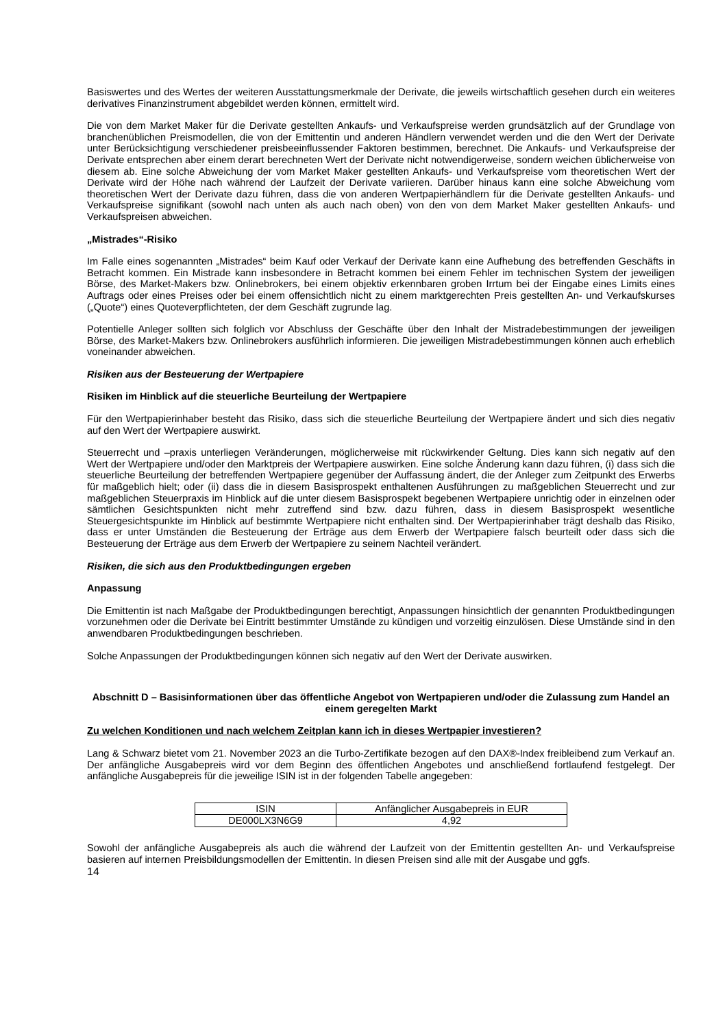Basiswertes und des Wertes der weiteren Ausstattungsmerkmale der Derivate, die jeweils wirtschaftlich gesehen durch ein weiteres derivatives Finanzinstrument abgebildet werden können, ermittelt wird.
Die von dem Market Maker für die Derivate gestellten Ankaufs- und Verkaufspreise werden grundsätzlich auf der Grundlage von branchenüblichen Preismodellen, die von der Emittentin und anderen Händlern verwendet werden und die den Wert der Derivate unter Berücksichtigung verschiedener preisbeeinflussender Faktoren bestimmen, berechnet. Die Ankaufs- und Verkaufspreise der Derivate entsprechen aber einem derart berechneten Wert der Derivate nicht notwendigerweise, sondern weichen üblicherweise von diesem ab. Eine solche Abweichung der vom Market Maker gestellten Ankaufs- und Verkaufspreise vom theoretischen Wert der Derivate wird der Höhe nach während der Laufzeit der Derivate variieren. Darüber hinaus kann eine solche Abweichung vom theoretischen Wert der Derivate dazu führen, dass die von anderen Wertpapierhändlern für die Derivate gestellten Ankaufs- und Verkaufspreise signifikant (sowohl nach unten als auch nach oben) von den von dem Market Maker gestellten Ankaufs- und Verkaufspreisen abweichen.
„Mistrades“-Risiko
Im Falle eines sogenannten „Mistrades“ beim Kauf oder Verkauf der Derivate kann eine Aufhebung des betreffenden Geschäfts in Betracht kommen. Ein Mistrade kann insbesondere in Betracht kommen bei einem Fehler im technischen System der jeweiligen Börse, des Market-Makers bzw. Onlinebrokers, bei einem objektiv erkennbaren groben Irrtum bei der Eingabe eines Limits eines Auftrags oder eines Preises oder bei einem offensichtlich nicht zu einem marktgerechten Preis gestellten An- und Verkaufskurses („Quote“) eines Quoteverpflichteten, der dem Geschäft zugrunde lag.
Potentielle Anleger sollten sich folglich vor Abschluss der Geschäfte über den Inhalt der Mistradebestimmungen der jeweiligen Börse, des Market-Makers bzw. Onlinebrokers ausführlich informieren. Die jeweiligen Mistradebestimmungen können auch erheblich voneinander abweichen.
Risiken aus der Besteuerung der Wertpapiere
Risiken im Hinblick auf die steuerliche Beurteilung der Wertpapiere
Für den Wertpapierinhaber besteht das Risiko, dass sich die steuerliche Beurteilung der Wertpapiere ändert und sich dies negativ auf den Wert der Wertpapiere auswirkt.
Steuerrecht und –praxis unterliegen Veränderungen, möglicherweise mit rückwirkender Geltung. Dies kann sich negativ auf den Wert der Wertpapiere und/oder den Marktpreis der Wertpapiere auswirken. Eine solche Änderung kann dazu führen, (i) dass sich die steuerliche Beurteilung der betreffenden Wertpapiere gegenüber der Auffassung ändert, die der Anleger zum Zeitpunkt des Erwerbs für maßgeblich hielt; oder (ii) dass die in diesem Basisprospekt enthaltenen Ausführungen zu maßgeblichen Steuerrecht und zur maßgeblichen Steuerpraxis im Hinblick auf die unter diesem Basisprospekt begebenen Wertpapiere unrichtig oder in einzelnen oder sämtlichen Gesichtspunkten nicht mehr zutreffend sind bzw. dazu führen, dass in diesem Basisprospekt wesentliche Steuergesichtspunkte im Hinblick auf bestimmte Wertpapiere nicht enthalten sind. Der Wertpapierinhaber trägt deshalb das Risiko, dass er unter Umständen die Besteuerung der Erträge aus dem Erwerb der Wertpapiere falsch beurteilt oder dass sich die Besteuerung der Erträge aus dem Erwerb der Wertpapiere zu seinem Nachteil verändert.
Risiken, die sich aus den Produktbedingungen ergeben
Anpassung
Die Emittentin ist nach Maßgabe der Produktbedingungen berechtigt, Anpassungen hinsichtlich der genannten Produktbedingungen vorzunehmen oder die Derivate bei Eintritt bestimmter Umstände zu kündigen und vorzeitig einzulösen. Diese Umstände sind in den anwendbaren Produktbedingungen beschrieben.
Solche Anpassungen der Produktbedingungen können sich negativ auf den Wert der Derivate auswirken.
Abschnitt D – Basisinformationen über das öffentliche Angebot von Wertpapieren und/oder die Zulassung zum Handel an einem geregelten Markt
Zu welchen Konditionen und nach welchem Zeitplan kann ich in dieses Wertpapier investieren?
Lang & Schwarz bietet vom 21. November 2023 an die Turbo-Zertifikate bezogen auf den DAX®-Index freibleibend zum Verkauf an. Der anfängliche Ausgabepreis wird vor dem Beginn des öffentlichen Angebotes und anschließend fortlaufend festgelegt. Der anfängliche Ausgabepreis für die jeweilige ISIN ist in der folgenden Tabelle angegeben:
| ISIN | Anfänglicher Ausgabepreis in EUR |
| --- | --- |
| DE000LX3N6G9 | 4,92 |
Sowohl der anfängliche Ausgabepreis als auch die während der Laufzeit von der Emittentin gestellten An- und Verkaufspreise basieren auf internen Preisbildungsmodellen der Emittentin. In diesen Preisen sind alle mit der Ausgabe und ggfs.
14